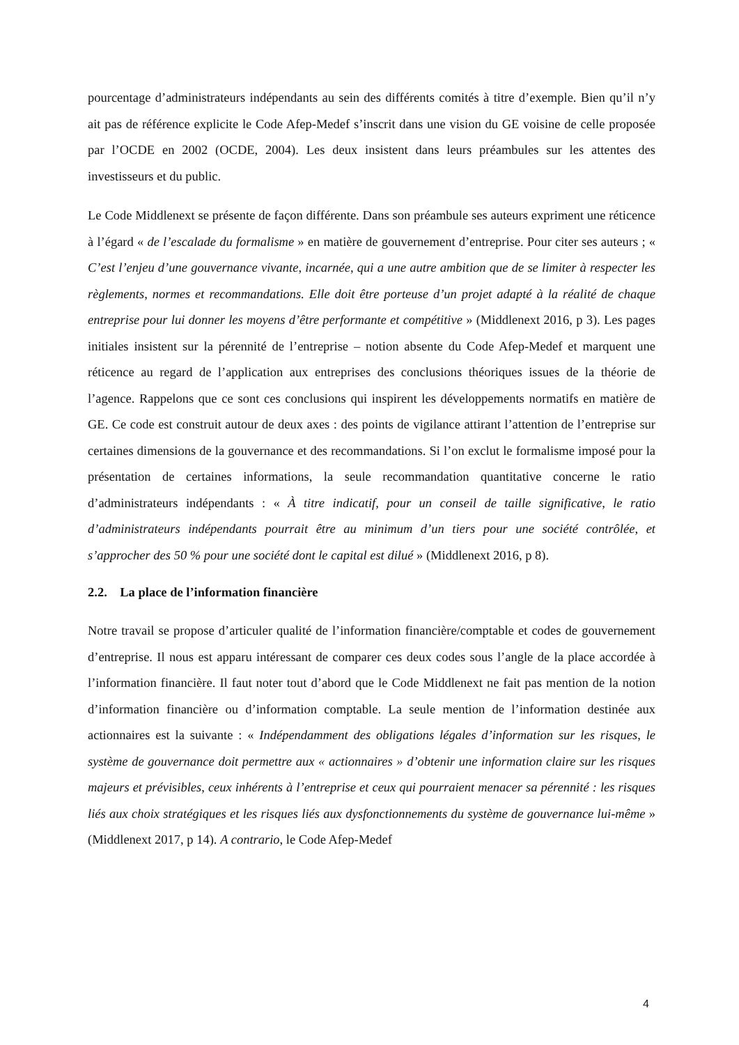pourcentage d’administrateurs indépendants au sein des différents comités à titre d’exemple. Bien qu’il n’y ait pas de référence explicite le Code Afep-Medef s’inscrit dans une vision du GE voisine de celle proposée par l’OCDE en 2002 (OCDE, 2004). Les deux insistent dans leurs préambules sur les attentes des investisseurs et du public.
Le Code Middlenext se présente de façon différente. Dans son préambule ses auteurs expriment une réticence à l’égard « de l’escalade du formalisme » en matière de gouvernement d’entreprise. Pour citer ses auteurs ; « C’est l’enjeu d’une gouvernance vivante, incarnée, qui a une autre ambition que de se limiter à respecter les règlements, normes et recommandations. Elle doit être porteuse d’un projet adapté à la réalité de chaque entreprise pour lui donner les moyens d’être performante et compétitive » (Middlenext 2016, p 3). Les pages initiales insistent sur la pérennité de l’entreprise – notion absente du Code Afep-Medef et marquent une réticence au regard de l’application aux entreprises des conclusions théoriques issues de la théorie de l’agence. Rappelons que ce sont ces conclusions qui inspirent les développements normatifs en matière de GE. Ce code est construit autour de deux axes : des points de vigilance attirant l’attention de l’entreprise sur certaines dimensions de la gouvernance et des recommandations. Si l’on exclut le formalisme imposé pour la présentation de certaines informations, la seule recommandation quantitative concerne le ratio d’administrateurs indépendants : « À titre indicatif, pour un conseil de taille significative, le ratio d’administrateurs indépendants pourrait être au minimum d’un tiers pour une société contrôlée, et s’approcher des 50 % pour une société dont le capital est dilué » (Middlenext 2016, p 8).
2.2. La place de l’information financière
Notre travail se propose d’articuler qualité de l’information financière/comptable et codes de gouvernement d’entreprise. Il nous est apparu intéressant de comparer ces deux codes sous l’angle de la place accordée à l’information financière. Il faut noter tout d’abord que le Code Middlenext ne fait pas mention de la notion d’information financière ou d’information comptable. La seule mention de l’information destinée aux actionnaires est la suivante : « Indépendamment des obligations légales d’information sur les risques, le système de gouvernance doit permettre aux « actionnaires » d’obtenir une information claire sur les risques majeurs et prévisibles, ceux inhérents à l’entreprise et ceux qui pourraient menacer sa pérennité : les risques liés aux choix stratégiques et les risques liés aux dysfonctionnements du système de gouvernance lui-même » (Middlenext 2017, p 14). A contrario, le Code Afep-Medef
4